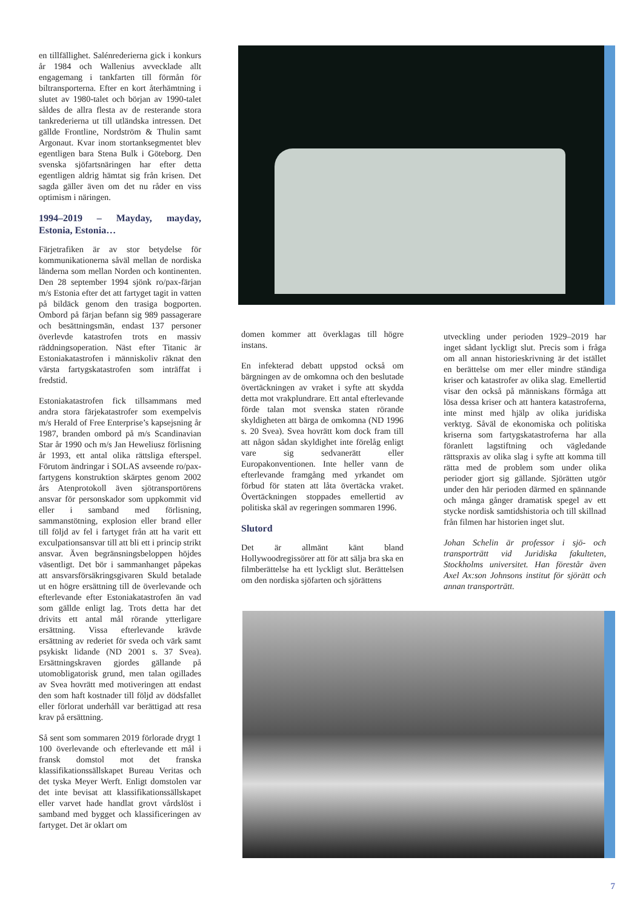en tillfällighet. Salénrederierna gick i konkurs år 1984 och Wallenius avvecklade allt engagemang i tankfarten till förmån för biltransporterna. Efter en kort återhämtning i slutet av 1980-talet och början av 1990-talet såldes de allra flesta av de resterande stora tankrederierna ut till utländska intressen. Det gällde Frontline, Nordström & Thulin samt Argonaut. Kvar inom stortanksegmentet blev egentligen bara Stena Bulk i Göteborg. Den svenska sjöfartsnäringen har efter detta egentligen aldrig hämtat sig från krisen. Det sagda gäller även om det nu råder en viss optimism i näringen.
1994–2019 – Mayday, mayday, Estonia, Estonia…
Färjetrafiken är av stor betydelse för kommunikationerna såväl mellan de nordiska länderna som mellan Norden och kontinenten. Den 28 september 1994 sjönk ro/pax-färjan m/s Estonia efter det att fartyget tagit in vatten på bildäck genom den trasiga bogporten. Ombord på färjan befann sig 989 passagerare och besättningsmän, endast 137 personer överlevde katastrofen trots en massiv räddningsoperation. Näst efter Titanic är Estoniakatastrofen i människoliv räknat den värsta fartygskatastrofen som inträffat i fredstid.
Estoniakatastrofen fick tillsammans med andra stora färjekatastrofer som exempelvis m/s Herald of Free Enterprise’s kapsejsning år 1987, branden ombord på m/s Scandinavian Star år 1990 och m/s Jan Heweliusz förlisning år 1993, ett antal olika rättsliga efterspel. Förutom ändringar i SOLAS avseende ro/pax-fartygens konstruktion skärptes genom 2002 års Atenprotokoll även sjötransportörens ansvar för personskador som uppkommit vid eller i samband med förlisning, sammanstötning, explosion eller brand eller till följd av fel i fartyget från att ha varit ett exculpationsansvar till att bli ett i princip strikt ansvar. Även begränsningsbeloppen höjdes väsentligt. Det bör i sammanhanget påpekas att ansvarsförsäkringsgivaren Skuld betalade ut en högre ersättning till de överlevande och efterlevande efter Estoniakatastrofen än vad som gällde enligt lag. Trots detta har det drivits ett antal mål rörande ytterligare ersättning. Vissa efterlevande krävde ersättning av rederiet för sveda och värk samt psykiskt lidande (ND 2001 s. 37 Svea). Ersättningskraven gjordes gällande på utomobligatorisk grund, men talan ogillades av Svea hovrätt med motiveringen att endast den som haft kostnader till följd av dödsfallet eller förlorat underhåll var berättigad att resa krav på ersättning.
Så sent som sommaren 2019 förlorade drygt 1 100 överlevande och efterlevande ett mål i fransk domstol mot det franska klassifikationssällskapet Bureau Veritas och det tyska Meyer Werft. Enligt domstolen var det inte bevisat att klassifikationssällskapet eller varvet hade handlat grovt vårdslöst i samband med bygget och klassificeringen av fartyget. Det är oklart om
domen kommer att överklagas till högre instans.
En infekterad debatt uppstod också om bärgningen av de omkomna och den beslutade övertäckningen av vraket i syfte att skydda detta mot vrakplundrare. Ett antal efterlevande förde talan mot svenska staten rörande skyldigheten att bärga de omkomna (ND 1996 s. 20 Svea). Svea hovrätt kom dock fram till att någon sådan skyldighet inte förelåg enligt vare sig sedvanerätt eller Europakonventionen. Inte heller vann de efterlevande framgång med yrkandet om förbud för staten att låta övertäcka vraket. Övertäckningen stoppades emellertid av politiska skäl av regeringen sommaren 1996.
Slutord
Det är allmänt känt bland Hollywoodregissörer att för att sälja bra ska en filmberättelse ha ett lyckligt slut. Berättelsen om den nordiska sjöfarten och sjörättens
utveckling under perioden 1929–2019 har inget sådant lyckligt slut. Precis som i fråga om all annan historieskrivning är det istället en berättelse om mer eller mindre ständiga kriser och katastrofer av olika slag. Emellertid visar den också på människans förmåga att lösa dessa kriser och att hantera katastroferna, inte minst med hjälp av olika juridiska verktyg. Såväl de ekonomiska och politiska kriserna som fartygskatastroferna har alla föranlett lagstiftning och vägledande rättspraxis av olika slag i syfte att komma till rätta med de problem som under olika perioder gjort sig gällande. Sjörätten utgör under den här perioden därmed en spännande och många gånger dramatisk spegel av ett stycke nordisk samtidshistoria och till skillnad från filmen har historien inget slut.
Johan Schelin är professor i sjö- och transporträtt vid Juridiska fakulteten, Stockholms universitet. Han förestår även Axel Ax:son Johnsons institut för sjörätt och annan transporträtt.
7